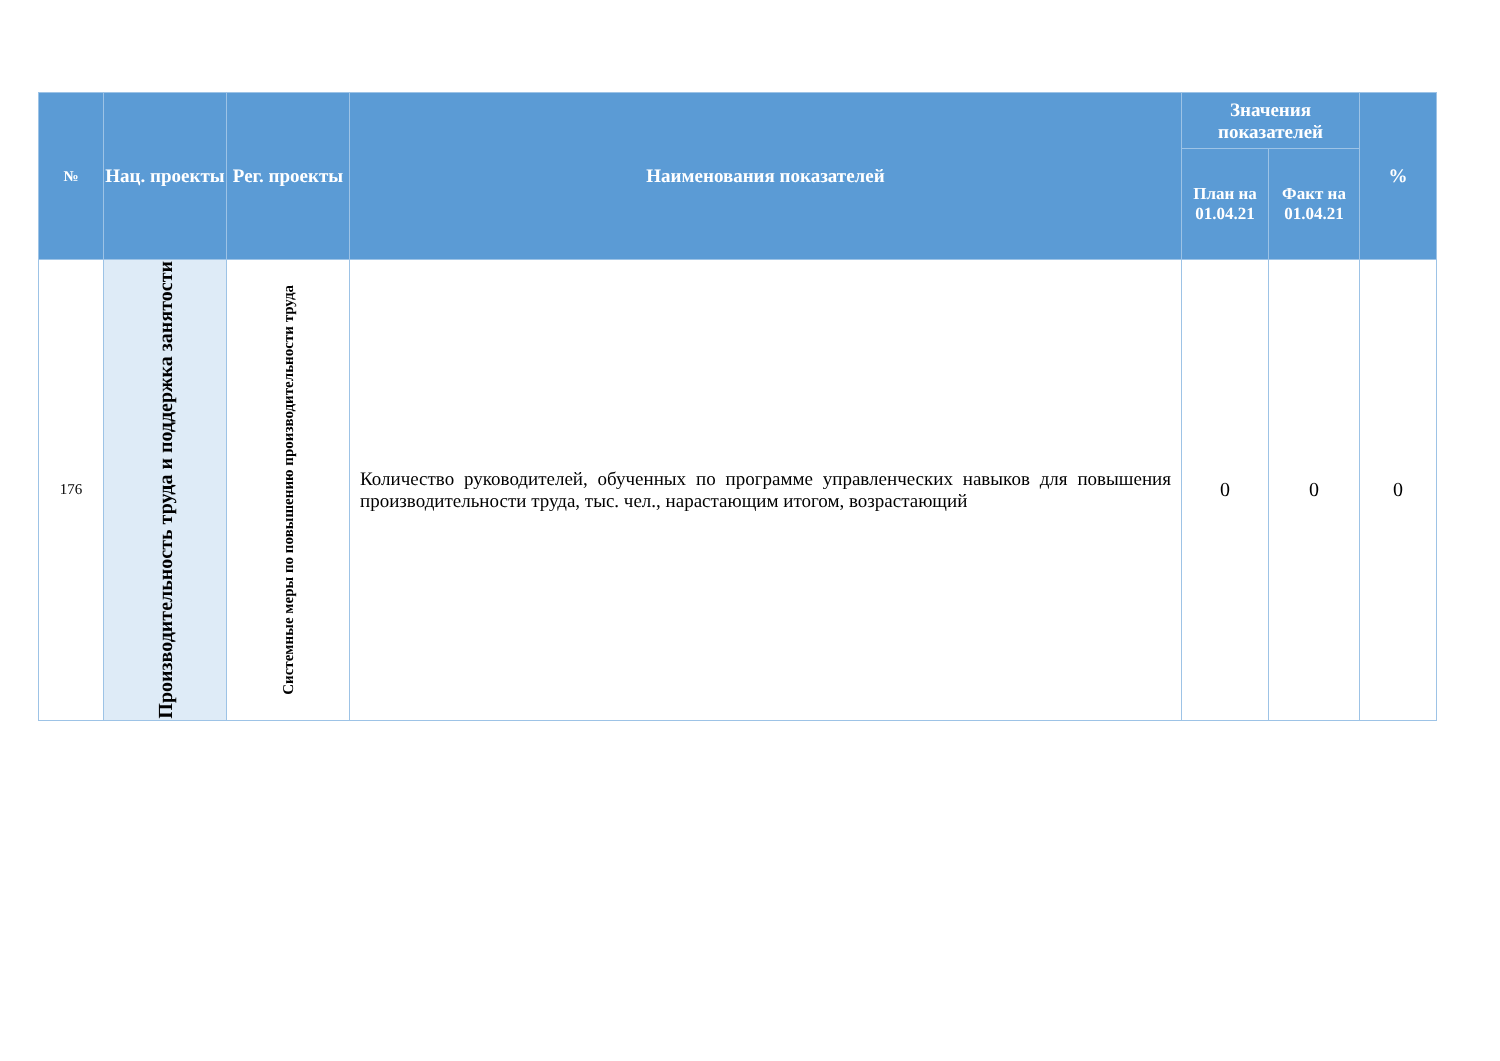| № | Нац. проекты | Рег. проекты | Наименования показателей | Значения показателей | | % |
| --- | --- | --- | --- | --- | --- | --- |
| | | | | План на 01.04.21 | Факт на 01.04.21 | |
| 176 | Производительность труда и поддержка занятости | Системные меры по повышению производительности труда | Количество руководителей, обученных по программе управленческих навыков для повышения производительности труда, тыс. чел., нарастающим итогом, возрастающий | 0 | 0 | 0 |